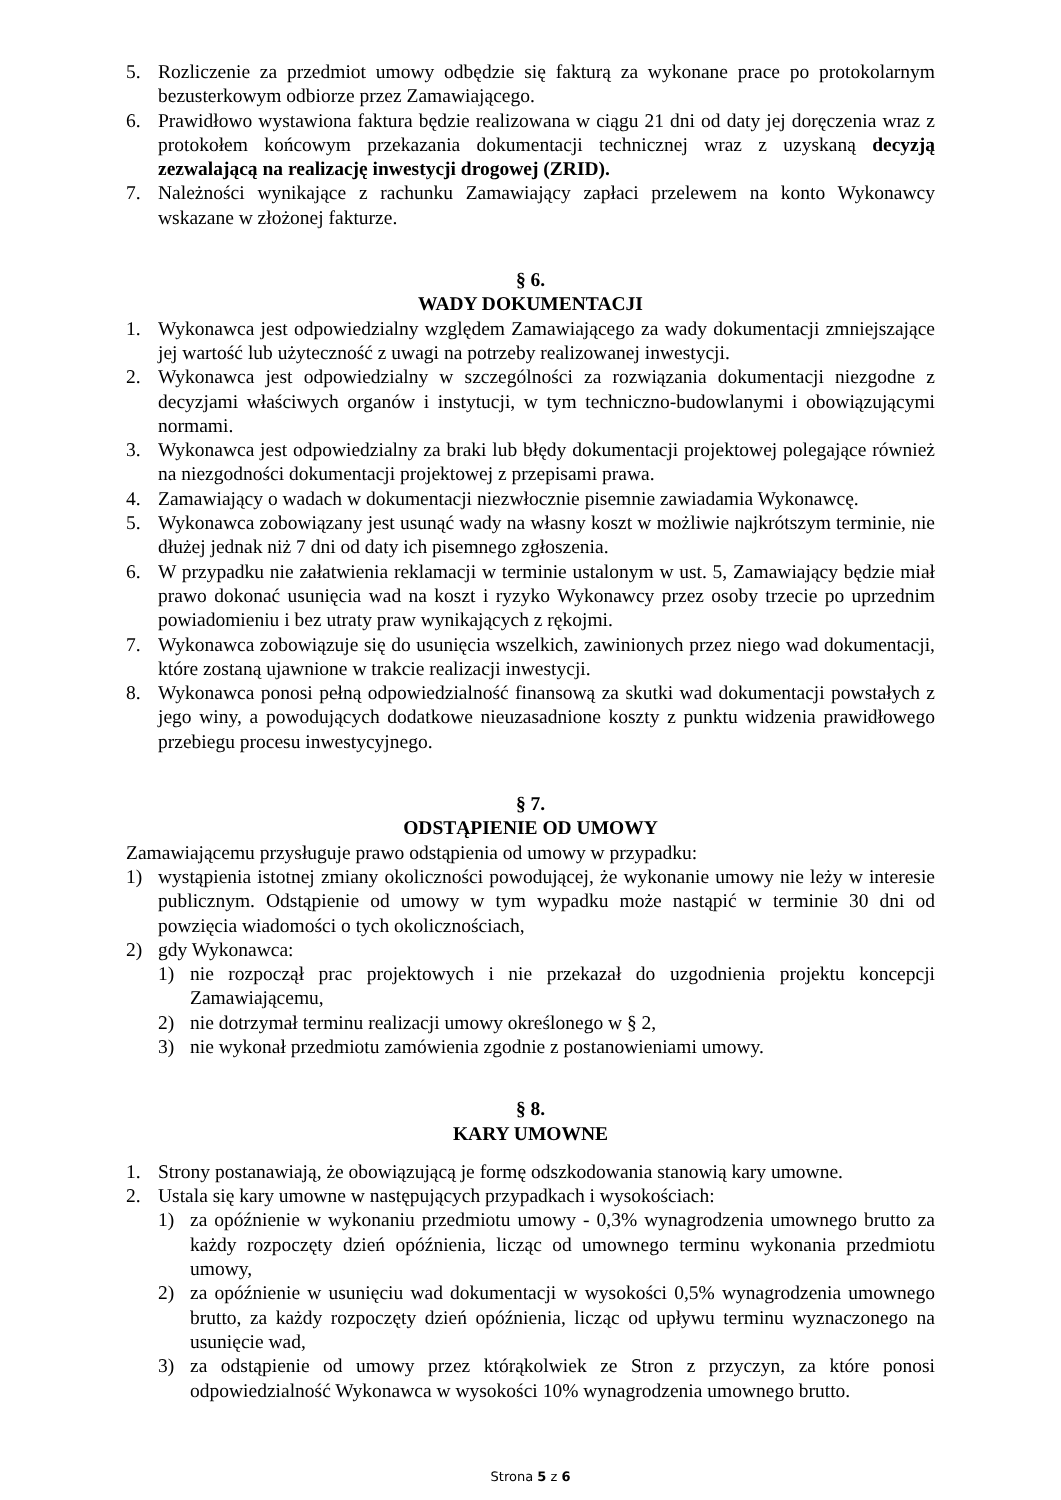5. Rozliczenie za przedmiot umowy odbędzie się fakturą za wykonane prace po protokolarnym bezusterkowym odbiorze przez Zamawiającego.
6. Prawidłowo wystawiona faktura będzie realizowana w ciągu 21 dni od daty jej doręczenia wraz z protokołem końcowym przekazania dokumentacji technicznej wraz z uzyskaną decyzją zezwalającą na realizację inwestycji drogowej (ZRID).
7. Należności wynikające z rachunku Zamawiający zapłaci przelewem na konto Wykonawcy wskazane w złożonej fakturze.
§ 6.
WADY DOKUMENTACJI
1. Wykonawca jest odpowiedzialny względem Zamawiającego za wady dokumentacji zmniejszające jej wartość lub użyteczność z uwagi na potrzeby realizowanej inwestycji.
2. Wykonawca jest odpowiedzialny w szczególności za rozwiązania dokumentacji niezgodne z decyzjami właściwych organów i instytucji, w tym techniczno-budowlanymi i obowiązującymi normami.
3. Wykonawca jest odpowiedzialny za braki lub błędy dokumentacji projektowej polegające również na niezgodności dokumentacji projektowej z przepisami prawa.
4. Zamawiający o wadach w dokumentacji niezwłocznie pisemnie zawiadamia Wykonawcę.
5. Wykonawca zobowiązany jest usunąć wady na własny koszt w możliwie najkrótszym terminie, nie dłużej jednak niż 7 dni od daty ich pisemnego zgłoszenia.
6. W przypadku nie załatwienia reklamacji w terminie ustalonym w ust. 5, Zamawiający będzie miał prawo dokonać usunięcia wad na koszt i ryzyko Wykonawcy przez osoby trzecie po uprzednim powiadomieniu i bez utraty praw wynikających z rękojmi.
7. Wykonawca zobowiązuje się do usunięcia wszelkich, zawinionych przez niego wad dokumentacji, które zostaną ujawnione w trakcie realizacji inwestycji.
8. Wykonawca ponosi pełną odpowiedzialność finansową za skutki wad dokumentacji powstałych z jego winy, a powodujących dodatkowe nieuzasadnione koszty z punktu widzenia prawidłowego przebiegu procesu inwestycyjnego.
§ 7.
ODSTĄPIENIE OD UMOWY
Zamawiającemu przysługuje prawo odstąpienia od umowy w przypadku:
1) wystąpienia istotnej zmiany okoliczności powodującej, że wykonanie umowy nie leży w interesie publicznym. Odstąpienie od umowy w tym wypadku może nastąpić w terminie 30 dni od powzięcia wiadomości o tych okolicznościach,
2) gdy Wykonawca:
1) nie rozpoczął prac projektowych i nie przekazał do uzgodnienia projektu koncepcji Zamawiającemu,
2) nie dotrzymał terminu realizacji umowy określonego w § 2,
3) nie wykonał przedmiotu zamówienia zgodnie z postanowieniami umowy.
§ 8.
KARY UMOWNE
1. Strony postanawiają, że obowiązującą je formę odszkodowania stanowią kary umowne.
2. Ustala się kary umowne w następujących przypadkach i wysokościach:
1) za opóźnienie w wykonaniu przedmiotu umowy - 0,3% wynagrodzenia umownego brutto za każdy rozpoczęty dzień opóźnienia, licząc od umownego terminu wykonania przedmiotu umowy,
2) za opóźnienie w usunięciu wad dokumentacji w wysokości 0,5% wynagrodzenia umownego brutto, za każdy rozpoczęty dzień opóźnienia, licząc od upływu terminu wyznaczonego na usunięcie wad,
3) za odstąpienie od umowy przez którąkolwiek ze Stron z przyczyn, za które ponosi odpowiedzialność Wykonawca w wysokości 10% wynagrodzenia umownego brutto.
Strona 5 z 6